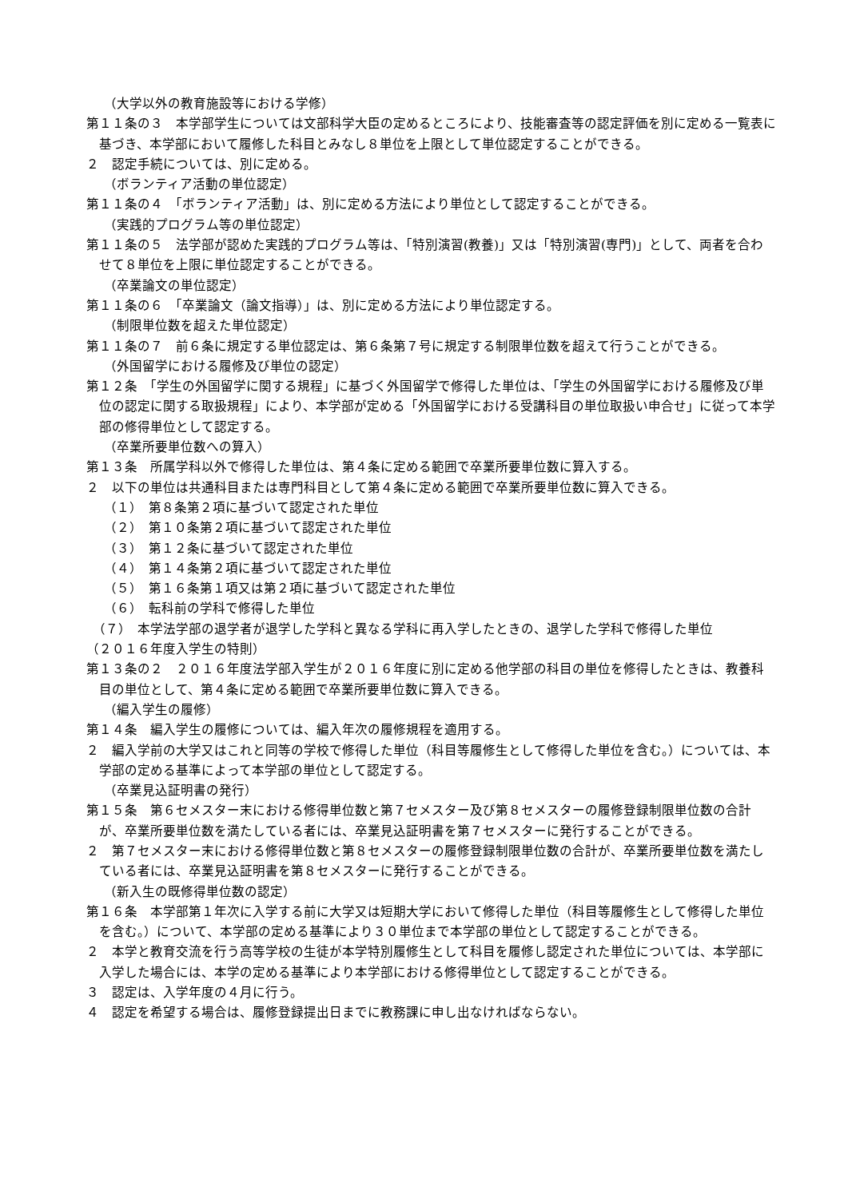（大学以外の教育施設等における学修）
第１１条の３　本学部学生については文部科学大臣の定めるところにより、技能審査等の認定評価を別に定める一覧表に基づき、本学部において履修した科目とみなし８単位を上限として単位認定することができる。
２　認定手続については、別に定める。
（ボランティア活動の単位認定）
第１１条の４　「ボランティア活動」は、別に定める方法により単位として認定することができる。
（実践的プログラム等の単位認定）
第１１条の５　法学部が認めた実践的プログラム等は、「特別演習(教養)」又は「特別演習(専門)」として、両者を合わせて８単位を上限に単位認定することができる。
（卒業論文の単位認定）
第１１条の６　「卒業論文（論文指導）」は、別に定める方法により単位認定する。
（制限単位数を超えた単位認定）
第１１条の７　前６条に規定する単位認定は、第６条第７号に規定する制限単位数を超えて行うことができる。
（外国留学における履修及び単位の認定）
第１２条　「学生の外国留学に関する規程」に基づく外国留学で修得した単位は、「学生の外国留学における履修及び単位の認定に関する取扱規程」により、本学部が定める「外国留学における受講科目の単位取扱い申合せ」に従って本学部の修得単位として認定する。
（卒業所要単位数への算入）
第１３条　所属学科以外で修得した単位は、第４条に定める範囲で卒業所要単位数に算入する。
２　以下の単位は共通科目または専門科目として第４条に定める範囲で卒業所要単位数に算入できる。
（１）　第８条第２項に基づいて認定された単位
（２）　第１０条第２項に基づいて認定された単位
（３）　第１２条に基づいて認定された単位
（４）　第１４条第２項に基づいて認定された単位
（５）　第１６条第１項又は第２項に基づいて認定された単位
（６）　転科前の学科で修得した単位
　（７）　本学法学部の退学者が退学した学科と異なる学科に再入学したときの、退学した学科で修得した単位
（２０１６年度入学生の特則）
第１３条の２　２０１６年度法学部入学生が２０１６年度に別に定める他学部の科目の単位を修得したときは、教養科目の単位として、第４条に定める範囲で卒業所要単位数に算入できる。
（編入学生の履修）
第１４条　編入学生の履修については、編入年次の履修規程を適用する。
２　編入学前の大学又はこれと同等の学校で修得した単位（科目等履修生として修得した単位を含む。）については、本学部の定める基準によって本学部の単位として認定する。
（卒業見込証明書の発行）
第１５条　第６セメスター末における修得単位数と第７セメスター及び第８セメスターの履修登録制限単位数の合計が、卒業所要単位数を満たしている者には、卒業見込証明書を第７セメスターに発行することができる。
２　第７セメスター末における修得単位数と第８セメスターの履修登録制限単位数の合計が、卒業所要単位数を満たしている者には、卒業見込証明書を第８セメスターに発行することができる。
（新入生の既修得単位数の認定）
第１６条　本学部第１年次に入学する前に大学又は短期大学において修得した単位（科目等履修生として修得した単位を含む。）について、本学部の定める基準により３０単位まで本学部の単位として認定することができる。
２　本学と教育交流を行う高等学校の生徒が本学特別履修生として科目を履修し認定された単位については、本学部に入学した場合には、本学の定める基準により本学部における修得単位として認定することができる。
３　認定は、入学年度の４月に行う。
４　認定を希望する場合は、履修登録提出日までに教務課に申し出なければならない。